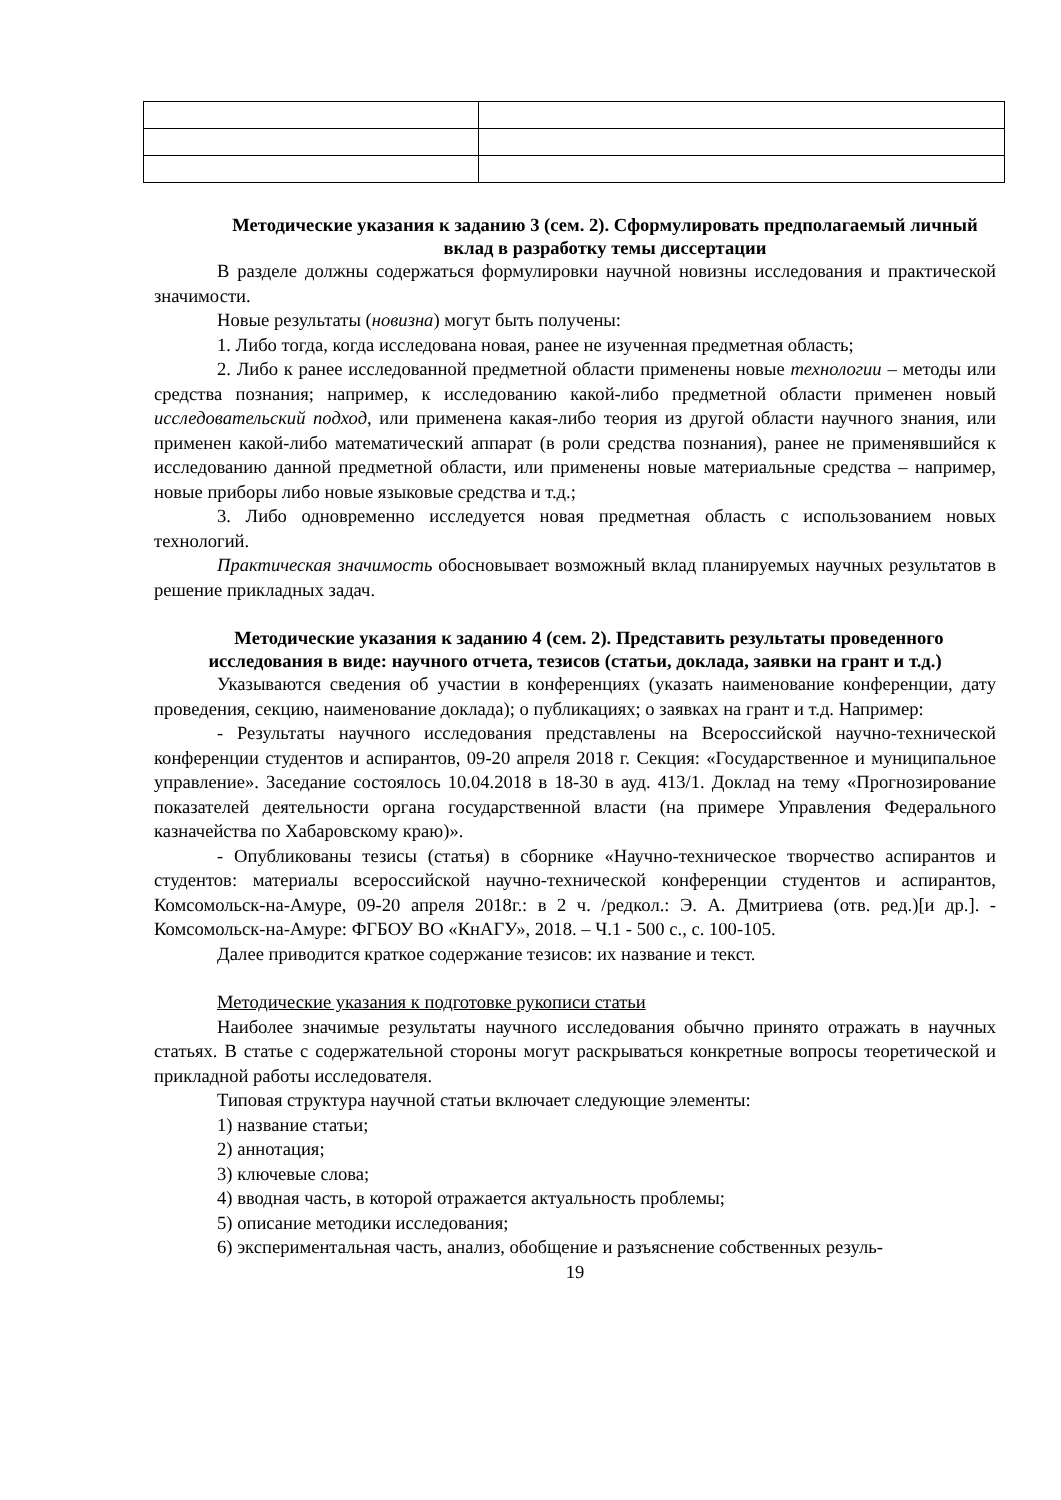Методические указания к заданию 3 (сем. 2). Сформулировать предполагаемый личный вклад в разработку темы диссертации
В разделе должны содержаться формулировки научной новизны исследования и практической значимости.
Новые результаты (новизна) могут быть получены:
1. Либо тогда, когда исследована новая, ранее не изученная предметная область;
2. Либо к ранее исследованной предметной области применены новые технологии – методы или средства познания; например, к исследованию какой-либо предметной области применен новый исследовательский подход, или применена какая-либо теория из другой области научного знания, или применен какой-либо математический аппарат (в роли средства познания), ранее не применявшийся к исследованию данной предметной области, или применены новые материальные средства – например, новые приборы либо новые языковые средства и т.д.;
3. Либо одновременно исследуется новая предметная область с использованием новых технологий.
Практическая значимость обосновывает возможный вклад планируемых научных результатов в решение прикладных задач.
Методические указания к заданию 4 (сем. 2). Представить результаты проведенного исследования в виде: научного отчета, тезисов (статьи, доклада, заявки на грант и т.д.)
Указываются сведения об участии в конференциях (указать наименование конференции, дату проведения, секцию, наименование доклада); о публикациях; о заявках на грант и т.д. Например:
- Результаты научного исследования представлены на Всероссийской научно-технической конференции студентов и аспирантов, 09-20 апреля 2018 г. Секция: «Государственное и муниципальное управление». Заседание состоялось 10.04.2018 в 18-30 в ауд. 413/1. Доклад на тему «Прогнозирование показателей деятельности органа государственной власти (на примере Управления Федерального казначейства по Хабаровскому краю)».
- Опубликованы тезисы (статья) в сборнике «Научно-техническое творчество аспирантов и студентов: материалы всероссийской научно-технической конференции студентов и аспирантов, Комсомольск-на-Амуре, 09-20 апреля 2018г.: в 2 ч. /редкол.: Э. А. Дмитриева (отв. ред.)[и др.]. - Комсомольск-на-Амуре: ФГБОУ ВО «КнАГУ», 2018. – Ч.1 - 500 с., с. 100-105.
Далее приводится краткое содержание тезисов: их название и текст.
Методические указания к подготовке рукописи статьи
Наиболее значимые результаты научного исследования обычно принято отражать в научных статьях. В статье с содержательной стороны могут раскрываться конкретные вопросы теоретической и прикладной работы исследователя.
Типовая структура научной статьи включает следующие элементы:
1) название статьи;
2) аннотация;
3) ключевые слова;
4) вводная часть, в которой отражается актуальность проблемы;
5) описание методики исследования;
6) экспериментальная часть, анализ, обобщение и разъяснение собственных резуль-
19